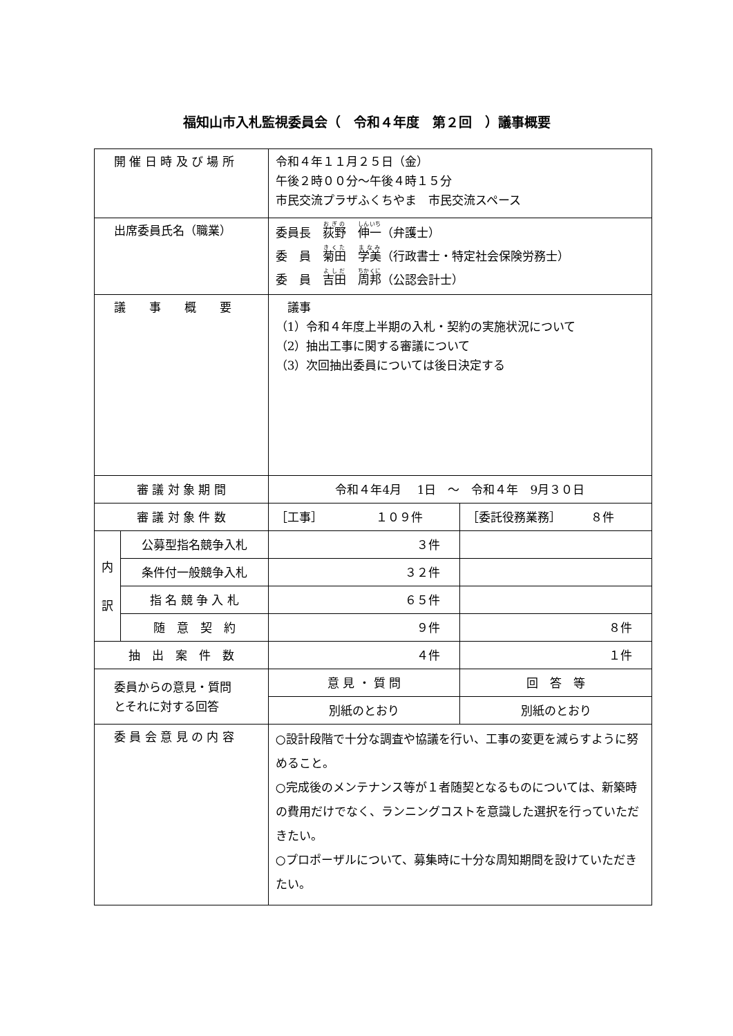福知山市入札監視委員会（　令和４年度　第２回　）議事概要
| 開 催 日 時 及 び 場 所 | | 令和４年１１月２５日（金） 午後２時００分～午後４時１５分 市民交流プラザふくちやま 市民交流スペース | |
| 出席委員氏名（職業） | | 委員長 荻野 伸一 （弁護士） 委 員 菊田 学美 （行政書士・特定社会保険労務士） 委 員 吉田 周邦 （公認会計士） | |
| 議 事 概 要 | | 議事 （1）令和４年度上半期の入札・契約の実施状況について （2）抽出工事に関する審議について （3）次回抽出委員については後日決定する | |
| 審 議 対 象 期 間 | | 令和４年4月 1日 ～ 令和４年 9月３０日 | |
| 審 議 対 象 件 数 | | ［工事］ １０９件 | ［委託役務業務］ ８件 |
| 内 訳 | 公募型指名競争入札 | ３件 | |
| | 条件付一般競争入札 | ３２件 | |
| | 指 名 競 争 入 札 | ６５件 | |
| | 随 意 契 約 | ９件 | ８件 |
| 抽 出 案 件 数 | | ４件 | １件 |
| 委員からの意見・質問 とそれに対する回答 | | 意 見 ・ 質 問 | 回 答 等 |
| | | 別紙のとおり | 別紙のとおり |
| 委 員 会 意 見 の 内 容 | | ○設計段階で十分な調査や協議を行い、工事の変更を減らすように努めること。 ○完成後のメンテナンス等が１者随契となるものについては、新築時の費用だけでなく、ランニングコストを意識した選択を行っていただきたい。 ○プロポーザルについて、募集時に十分な周知期間を設けていただきたい。 | |